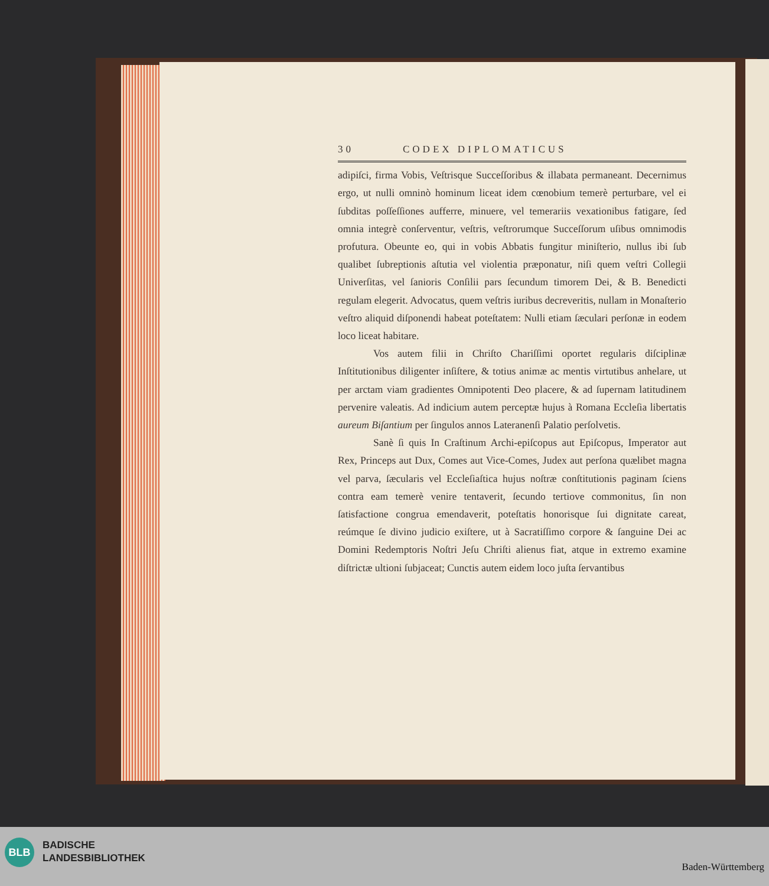30 CODEX DIPLOMATICUS
adipiſci, firma Vobis, Veſtrisque Succeſſoribus & illabata permaneant. Decernimus ergo, ut nulli omninò hominum liceat idem cœnobium temerè perturbare, vel ei ſubditas poſſeſſiones aufferre, minuere, vel temerariis vexationibus fatigare, ſed omnia integrè conſerventur, veſtris, veſtrorumque Succeſſorum uſibus omnimodis profutura. Obeunte eo, qui in vobis Abbatis fungitur miniſterio, nullus ibi ſub qualibet ſubreptionis aſtutia vel violentia præponatur, niſi quem veſtri Collegii Univerſitas, vel ſanioris Conſilii pars ſecundum timorem Dei, & B. Benedicti regulam elegerit. Advocatus, quem veſtris iuribus decreveritis, nullam in Monaſterio veſtro aliquid diſponendi habeat poteſtatem: Nulli etiam ſæculari perſonæ in eodem loco liceat habitare.
Vos autem filii in Chriſto Chariſſimi oportet regularis diſciplinæ Inſtitutionibus diligenter inſiſtere, & totius animæ ac mentis virtutibus anhelare, ut per arctam viam gradientes Omnipotenti Deo placere, & ad ſupernam latitudinem pervenire valeatis. Ad indicium autem perceptæ hujus à Romana Eccleſia libertatis aureum Biſantium per ſingulos annos Lateranenſi Palatio perſolvetis.
Sanè ſi quis In Craſtinum Archi-epiſcopus aut Epiſcopus, Imperator aut Rex, Princeps aut Dux, Comes aut Vice-Comes, Judex aut perſona quælibet magna vel parva, ſæcularis vel Eccleſiaſtica hujus noſtræ conſtitutionis paginam ſciens contra eam temerè venire tentaverit, ſecundo tertiove commonitus, ſin non ſatisfactione congrua emendaverit, poteſtatis honorisque ſui dignitate careat, reúmque ſe divino judicio exiſtere, ut à Sacratiſſimo corpore & ſanguine Dei ac Domini Redemptoris Noſtri Jeſu Chriſti alienus fiat, atque in extremo examine diſtrictæ ultioni ſubjaceat; Cunctis autem eidem loco juſta ſervantibus
BLB
BADISCHE
LANDESBIBLIOTHEK
Baden-Württemberg